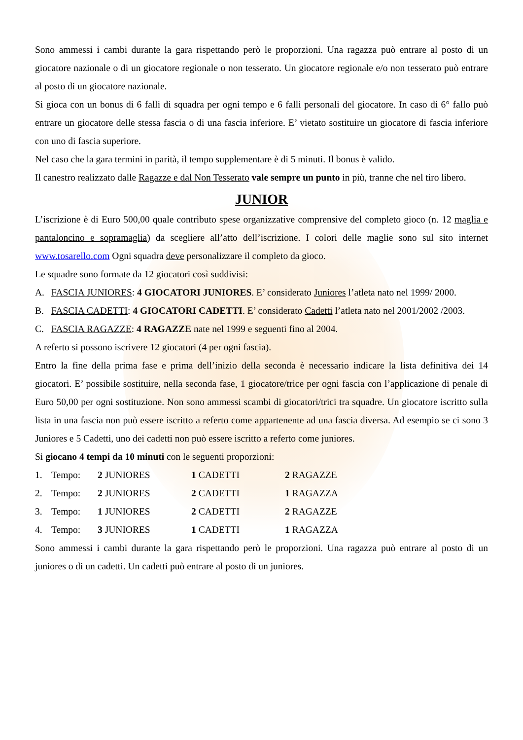Sono ammessi i cambi durante la gara rispettando però le proporzioni. Una ragazza può entrare al posto di un giocatore nazionale o di un giocatore regionale o non tesserato. Un giocatore regionale e/o non tesserato può entrare al posto di un giocatore nazionale.
Si gioca con un bonus di 6 falli di squadra per ogni tempo e 6 falli personali del giocatore. In caso di 6° fallo può entrare un giocatore delle stessa fascia o di una fascia inferiore. E’ vietato sostituire un giocatore di fascia inferiore con uno di fascia superiore.
Nel caso che la gara termini in parità, il tempo supplementare è di 5 minuti. Il bonus è valido.
Il canestro realizzato dalle Ragazze e dal Non Tesserato vale sempre un punto in più, tranne che nel tiro libero.
JUNIOR
L’iscrizione è di Euro 500,00 quale contributo spese organizzative comprensive del completo gioco (n. 12 maglia e pantaloncino e sopramaglia) da scegliere all’atto dell’iscrizione. I colori delle maglie sono sul sito internet www.tosarello.com Ogni squadra deve personalizzare il completo da gioco.
Le squadre sono formate da 12 giocatori così suddivisi:
A. FASCIA JUNIORES: 4 GIOCATORI JUNIORES. E’ considerato Juniores l’atleta nato nel 1999/ 2000.
B. FASCIA CADETTI: 4 GIOCATORI CADETTI. E’ considerato Cadetti l’atleta nato nel 2001/2002 /2003.
C. FASCIA RAGAZZE: 4 RAGAZZE nate nel 1999 e seguenti fino al 2004.
A referto si possono iscrivere 12 giocatori (4 per ogni fascia).
Entro la fine della prima fase e prima dell’inizio della seconda è necessario indicare la lista definitiva dei 14 giocatori. E’ possibile sostituire, nella seconda fase, 1 giocatore/trice per ogni fascia con l’applicazione di penale di Euro 50,00 per ogni sostituzione. Non sono ammessi scambi di giocatori/trici tra squadre. Un giocatore iscritto sulla lista in una fascia non può essere iscritto a referto come appartenente ad una fascia diversa. Ad esempio se ci sono 3 Juniores e 5 Cadetti, uno dei cadetti non può essere iscritto a referto come juniores.
Si giocano 4 tempi da 10 minuti con le seguenti proporzioni:
1. Tempo: 2 JUNIORES 1 CADETTI 2 RAGAZZE
2. Tempo: 2 JUNIORES 2 CADETTI 1 RAGAZZA
3. Tempo: 1 JUNIORES 2 CADETTI 2 RAGAZZE
4. Tempo: 3 JUNIORES 1 CADETTI 1 RAGAZZA
Sono ammessi i cambi durante la gara rispettando però le proporzioni. Una ragazza può entrare al posto di un juniores o di un cadetti. Un cadetti può entrare al posto di un juniores.